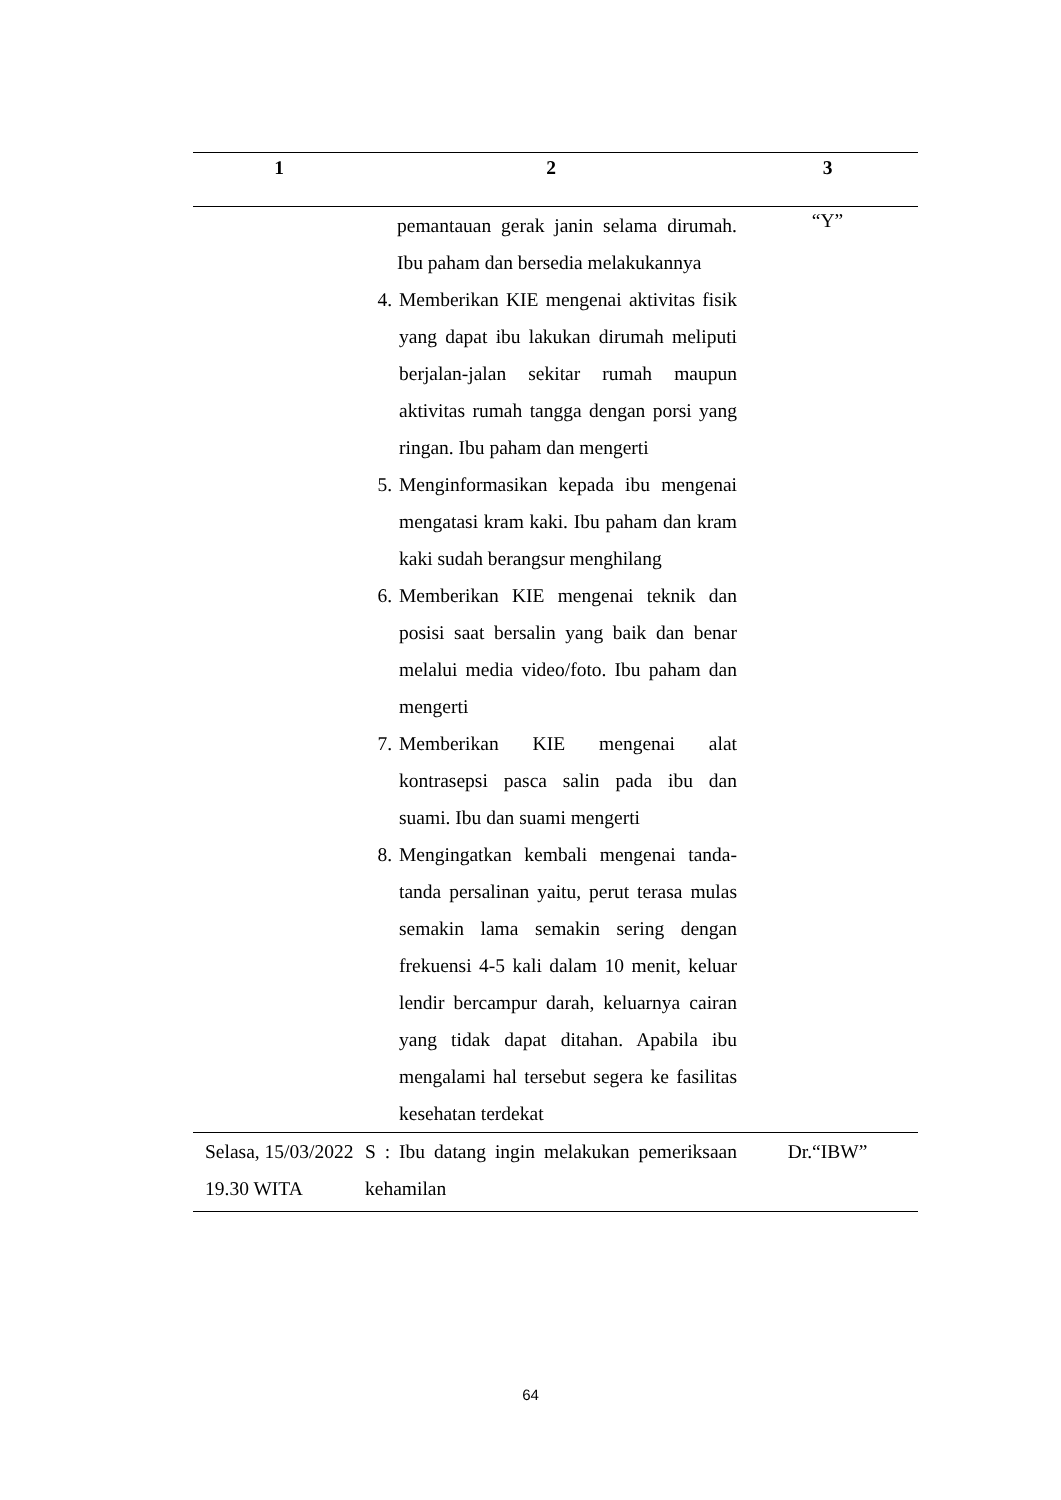| 1 | 2 | 3 |
| --- | --- | --- |
| | pemantauan gerak janin selama dirumah. Ibu paham dan bersedia melakukannya 4. Memberikan KIE mengenai aktivitas fisik yang dapat ibu lakukan dirumah meliputi berjalan-jalan sekitar rumah maupun aktivitas rumah tangga dengan porsi yang ringan. Ibu paham dan mengerti 5. Menginformasikan kepada ibu mengenai mengatasi kram kaki. Ibu paham dan kram kaki sudah berangsur menghilang 6. Memberikan KIE mengenai teknik dan posisi saat bersalin yang baik dan benar melalui media video/foto. Ibu paham dan mengerti 7. Memberikan KIE mengenai alat kontrasepsi pasca salin pada ibu dan suami. Ibu dan suami mengerti 8. Mengingatkan kembali mengenai tanda-tanda persalinan yaitu, perut terasa mulas semakin lama semakin sering dengan frekuensi 4-5 kali dalam 10 menit, keluar lendir bercampur darah, keluarnya cairan yang tidak dapat ditahan. Apabila ibu mengalami hal tersebut segera ke fasilitas kesehatan terdekat | “Y” |
| Selasa, 15/03/2022 19.30 WITA | S : Ibu datang ingin melakukan pemeriksaan kehamilan | Dr.“IBW” |
64